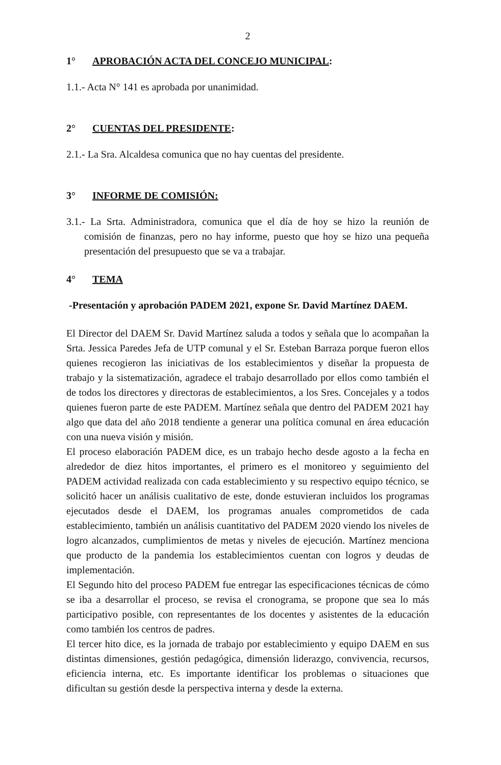2
1° APROBACIÓN ACTA DEL CONCEJO MUNICIPAL:
1.1.- Acta N° 141 es aprobada por unanimidad.
2° CUENTAS DEL PRESIDENTE:
2.1.- La Sra. Alcaldesa comunica que no hay cuentas del presidente.
3° INFORME DE COMISIÓN:
3.1.- La Srta. Administradora, comunica que el día de hoy se hizo la reunión de comisión de finanzas, pero no hay informe, puesto que hoy se hizo una pequeña presentación del presupuesto que se va a trabajar.
4° TEMA
-Presentación y aprobación PADEM 2021, expone Sr. David Martínez DAEM.
El Director del DAEM Sr. David Martínez saluda a todos y señala que lo acompañan la Srta. Jessica Paredes Jefa de UTP comunal y el Sr. Esteban Barraza porque fueron ellos quienes recogieron las iniciativas de los establecimientos y diseñar la propuesta de trabajo y la sistematización, agradece el trabajo desarrollado por ellos como también el de todos los directores y directoras de establecimientos, a los Sres. Concejales y a todos quienes fueron parte de este PADEM. Martínez señala que dentro del PADEM 2021 hay algo que data del año 2018 tendiente a generar una política comunal en área educación con una nueva visión y misión.
El proceso elaboración PADEM dice, es un trabajo hecho desde agosto a la fecha en alrededor de diez hitos importantes, el primero es el monitoreo y seguimiento del PADEM actividad realizada con cada establecimiento y su respectivo equipo técnico, se solicitó hacer un análisis cualitativo de este, donde estuvieran incluidos los programas ejecutados desde el DAEM, los programas anuales comprometidos de cada establecimiento, también un análisis cuantitativo del PADEM 2020 viendo los niveles de logro alcanzados, cumplimientos de metas y niveles de ejecución. Martínez menciona que producto de la pandemia los establecimientos cuentan con logros y deudas de implementación.
El Segundo hito del proceso PADEM fue entregar las especificaciones técnicas de cómo se iba a desarrollar el proceso, se revisa el cronograma, se propone que sea lo más participativo posible, con representantes de los docentes y asistentes de la educación como también los centros de padres.
El tercer hito dice, es la jornada de trabajo por establecimiento y equipo DAEM en sus distintas dimensiones, gestión pedagógica, dimensión liderazgo, convivencia, recursos, eficiencia interna, etc. Es importante identificar los problemas o situaciones que dificultan su gestión desde la perspectiva interna y desde la externa.